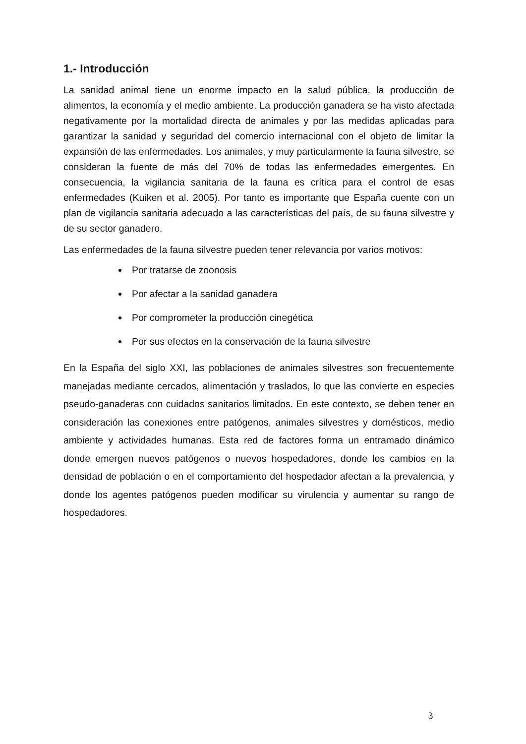1.- Introducción
La sanidad animal tiene un enorme impacto en la salud pública, la producción de alimentos, la economía y el medio ambiente. La producción ganadera se ha visto afectada negativamente por la mortalidad directa de animales y por las medidas aplicadas para garantizar la sanidad y seguridad del comercio internacional con el objeto de limitar la expansión de las enfermedades. Los animales, y muy particularmente la fauna silvestre, se consideran la fuente de más del 70% de todas las enfermedades emergentes. En consecuencia, la vigilancia sanitaria de la fauna es crítica para el control de esas enfermedades (Kuiken et al. 2005). Por tanto es importante que España cuente con un plan de vigilancia sanitaria adecuado a las características del país, de su fauna silvestre y de su sector ganadero.
Las enfermedades de la fauna silvestre pueden tener relevancia por varios motivos:
Por tratarse de zoonosis
Por afectar a la sanidad ganadera
Por comprometer la producción cinegética
Por sus efectos en la conservación de la fauna silvestre
En la España del siglo XXI, las poblaciones de animales silvestres son frecuentemente manejadas mediante cercados, alimentación y traslados, lo que las convierte en especies pseudo-ganaderas con cuidados sanitarios limitados. En este contexto, se deben tener en consideración las conexiones entre patógenos, animales silvestres y domésticos, medio ambiente y actividades humanas. Esta red de factores forma un entramado dinámico donde emergen nuevos patógenos o nuevos hospedadores, donde los cambios en la densidad de población o en el comportamiento del hospedador afectan a la prevalencia, y donde los agentes patógenos pueden modificar su virulencia y aumentar su rango de hospedadores.
3